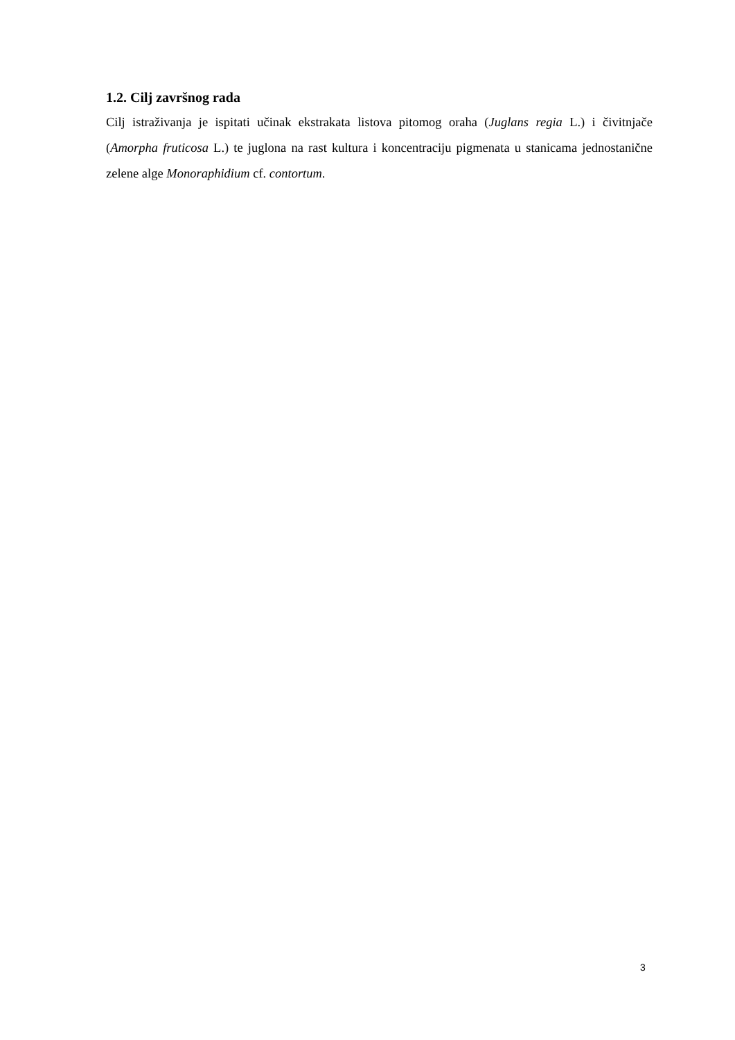1.2. Cilj završnog rada
Cilj istraživanja je ispitati učinak ekstrakata listova pitomog oraha (Juglans regia L.) i čivitnjače (Amorpha fruticosa L.) te juglona na rast kultura i koncentraciju pigmenata u stanicama jednostanične zelene alge Monoraphidium cf. contortum.
3